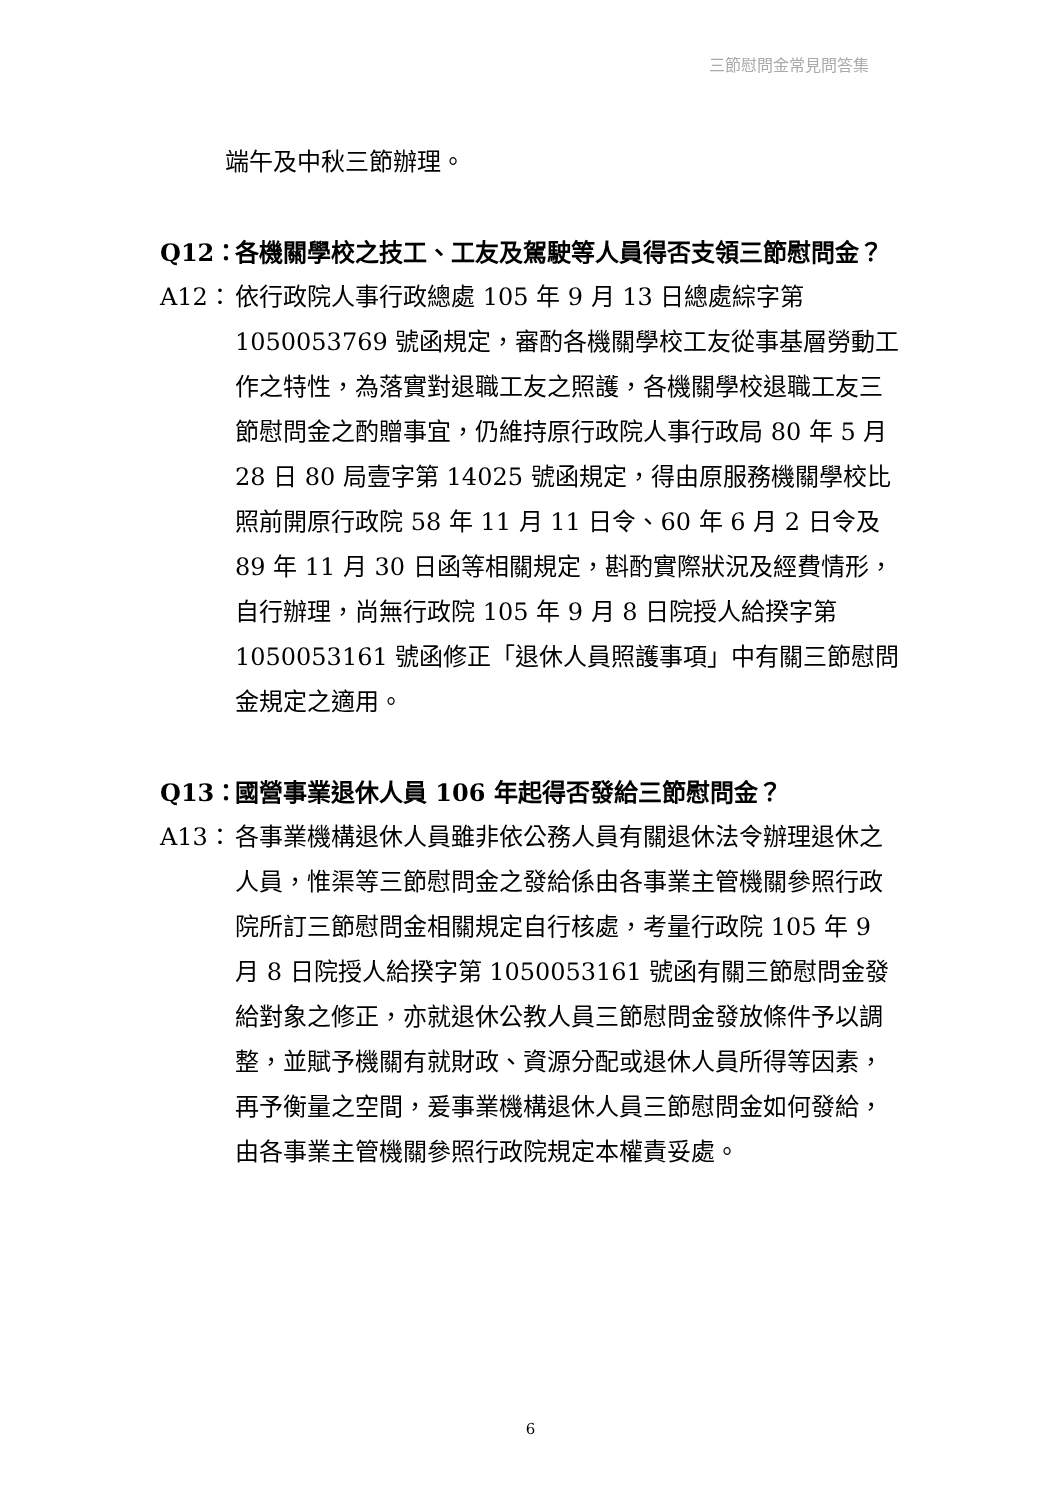三節慰問金常見問答集
端午及中秋三節辦理。
Q12： 各機關學校之技工、工友及駕駛等人員得否支領三節慰問金？
A12： 依行政院人事行政總處 105 年 9 月 13 日總處綜字第 1050053769 號函規定，審酌各機關學校工友從事基層勞動工作之特性，為落實對退職工友之照護，各機關學校退職工友三節慰問金之酌贈事宜，仍維持原行政院人事行政局 80 年 5 月 28 日 80 局壹字第 14025 號函規定，得由原服務機關學校比照前開原行政院 58 年 11 月 11 日令、60 年 6 月 2 日令及 89 年 11 月 30 日函等相關規定，斟酌實際狀況及經費情形，自行辦理，尚無行政院 105 年 9 月 8 日院授人給揆字第 1050053161 號函修正「退休人員照護事項」中有關三節慰問金規定之適用。
Q13： 國營事業退休人員 106 年起得否發給三節慰問金？
A13： 各事業機構退休人員雖非依公務人員有關退休法令辦理退休之人員，惟渠等三節慰問金之發給係由各事業主管機關參照行政院所訂三節慰問金相關規定自行核處，考量行政院 105 年 9 月 8 日院授人給揆字第 1050053161 號函有關三節慰問金發給對象之修正，亦就退休公教人員三節慰問金發放條件予以調整，並賦予機關有就財政、資源分配或退休人員所得等因素，再予衡量之空間，爰事業機構退休人員三節慰問金如何發給，由各事業主管機關參照行政院規定本權責妥處。
6